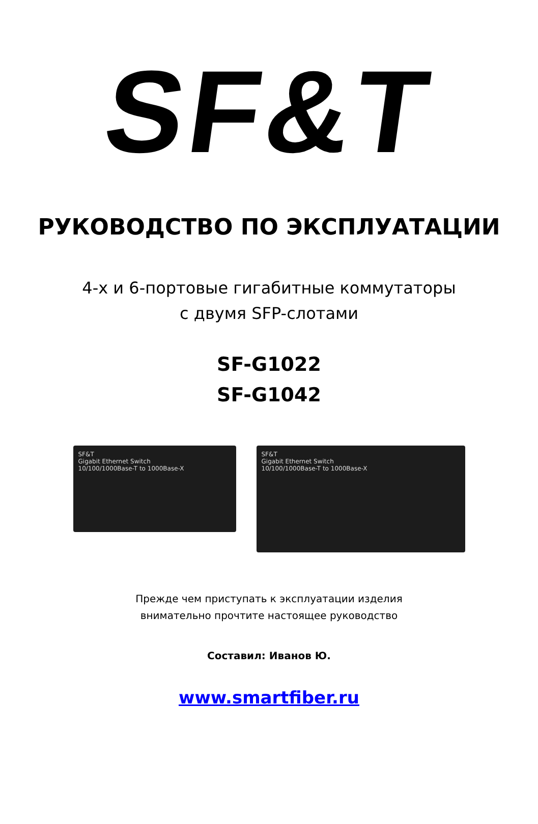SF&T
РУКОВОДСТВО ПО ЭКСПЛУАТАЦИИ
4-х и 6-портовые гигабитные коммутаторы
с двумя SFP-слотами
SF-G1022
SF-G1042
SF&T
Gigabit Ethernet Switch
10/100/1000Base-T to 1000Base-X
SF&T
Gigabit Ethernet Switch
10/100/1000Base-T to 1000Base-X
Прежде чем приступать к эксплуатации изделия
внимательно прочтите настоящее руководство
Составил: Иванов Ю.
www.smartfiber.ru